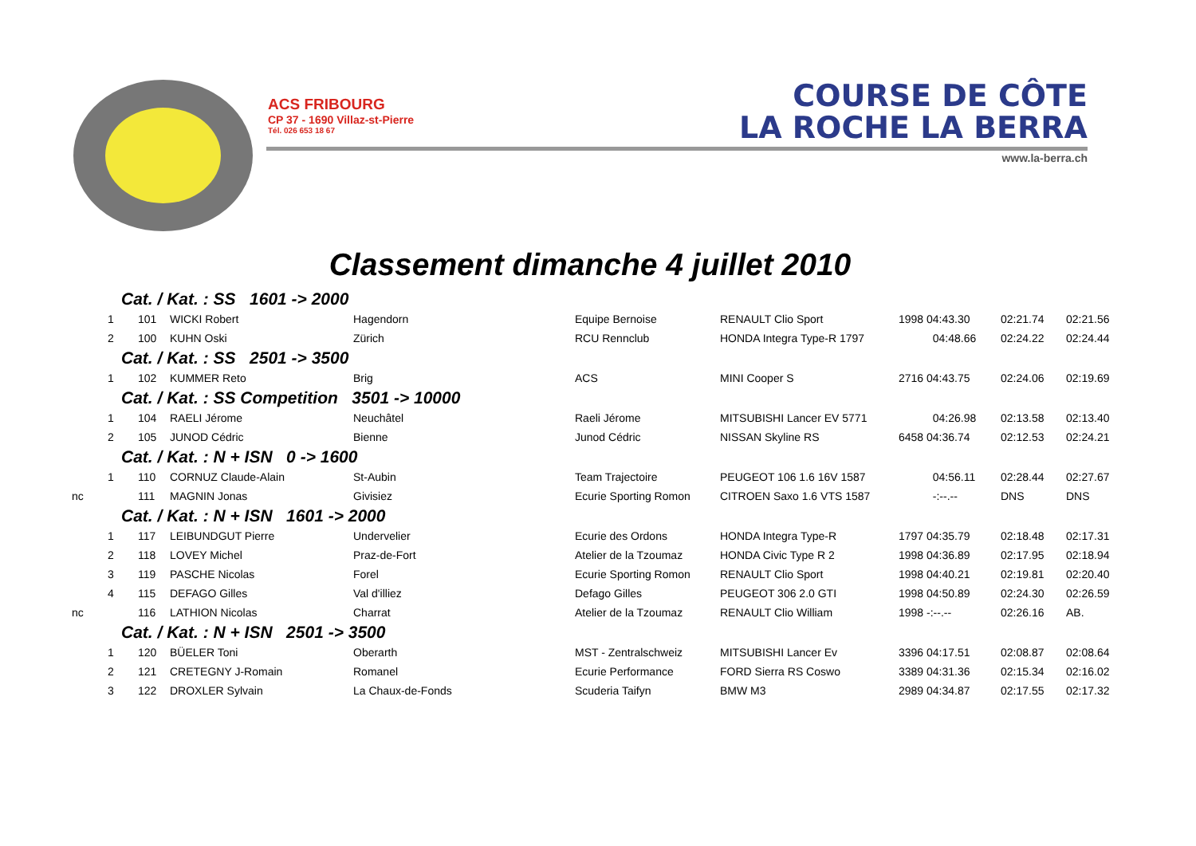ACS FRIBOURG
CP 37 - 1690 Villaz-st-Pierre
Tél. 026 653 18 67
COURSE DE CÔTE
LA ROCHE LA BERRA
www.la-berra.ch
Classement dimanche 4 juillet 2010
| Cat. / Kat. : SS 1601 -> 2000 | | | | | | | | | |
| | 1 | 101 | WICKI Robert | Hagendorn | Equipe Bernoise | RENAULT Clio Sport | 1998 04:43.30 | 02:21.74 | 02:21.56 |
| | 2 | 100 | KUHN Oski | Zürich | RCU Rennclub | HONDA Integra Type-R 1797 | 04:48.66 | 02:24.22 | 02:24.44 |
| Cat. / Kat. : SS 2501 -> 3500 | | | | | | | | | |
| | 1 | 102 | KUMMER Reto | Brig | ACS | MINI Cooper S | 2716 04:43.75 | 02:24.06 | 02:19.69 |
| Cat. / Kat. : SS Competition 3501 -> 10000 | | | | | | | | | |
| | 1 | 104 | RAELI Jérome | Neuchâtel | Raeli Jérome | MITSUBISHI Lancer EV 5771 | 04:26.98 | 02:13.58 | 02:13.40 |
| | 2 | 105 | JUNOD Cédric | Bienne | Junod Cédric | NISSAN Skyline RS | 6458 04:36.74 | 02:12.53 | 02:24.21 |
| Cat. / Kat. : N + ISN 0 -> 1600 | | | | | | | | | |
| | 1 | 110 | CORNUZ Claude-Alain | St-Aubin | Team Trajectoire | PEUGEOT 106 1.6 16V 1587 | 04:56.11 | 02:28.44 | 02:27.67 |
| nc | | 111 | MAGNIN Jonas | Givisiez | Ecurie Sporting Romon | CITROEN Saxo 1.6 VTS 1587 | -:--.-- | DNS | DNS |
| Cat. / Kat. : N + ISN 1601 -> 2000 | | | | | | | | | |
| | 1 | 117 | LEIBUNDGUT Pierre | Undervelier | Ecurie des Ordons | HONDA Integra Type-R | 1797 04:35.79 | 02:18.48 | 02:17.31 |
| | 2 | 118 | LOVEY Michel | Praz-de-Fort | Atelier de la Tzoumaz | HONDA Civic Type R 2 | 1998 04:36.89 | 02:17.95 | 02:18.94 |
| | 3 | 119 | PASCHE Nicolas | Forel | Ecurie Sporting Romon | RENAULT Clio Sport | 1998 04:40.21 | 02:19.81 | 02:20.40 |
| | 4 | 115 | DEFAGO Gilles | Val d'illiez | Defago Gilles | PEUGEOT 306 2.0 GTI | 1998 04:50.89 | 02:24.30 | 02:26.59 |
| nc | | 116 | LATHION Nicolas | Charrat | Atelier de la Tzoumaz | RENAULT Clio William | 1998 -:--.-- | 02:26.16 | AB. |
| Cat. / Kat. : N + ISN 2501 -> 3500 | | | | | | | | | |
| | 1 | 120 | BÜELER Toni | Oberarth | MST - Zentralschweiz | MITSUBISHI Lancer Ev | 3396 04:17.51 | 02:08.87 | 02:08.64 |
| | 2 | 121 | CRETEGNY J-Romain | Romanel | Ecurie Performance | FORD Sierra RS Coswo | 3389 04:31.36 | 02:15.34 | 02:16.02 |
| | 3 | 122 | DROXLER Sylvain | La Chaux-de-Fonds | Scuderia Taifyn | BMW M3 | 2989 04:34.87 | 02:17.55 | 02:17.32 |